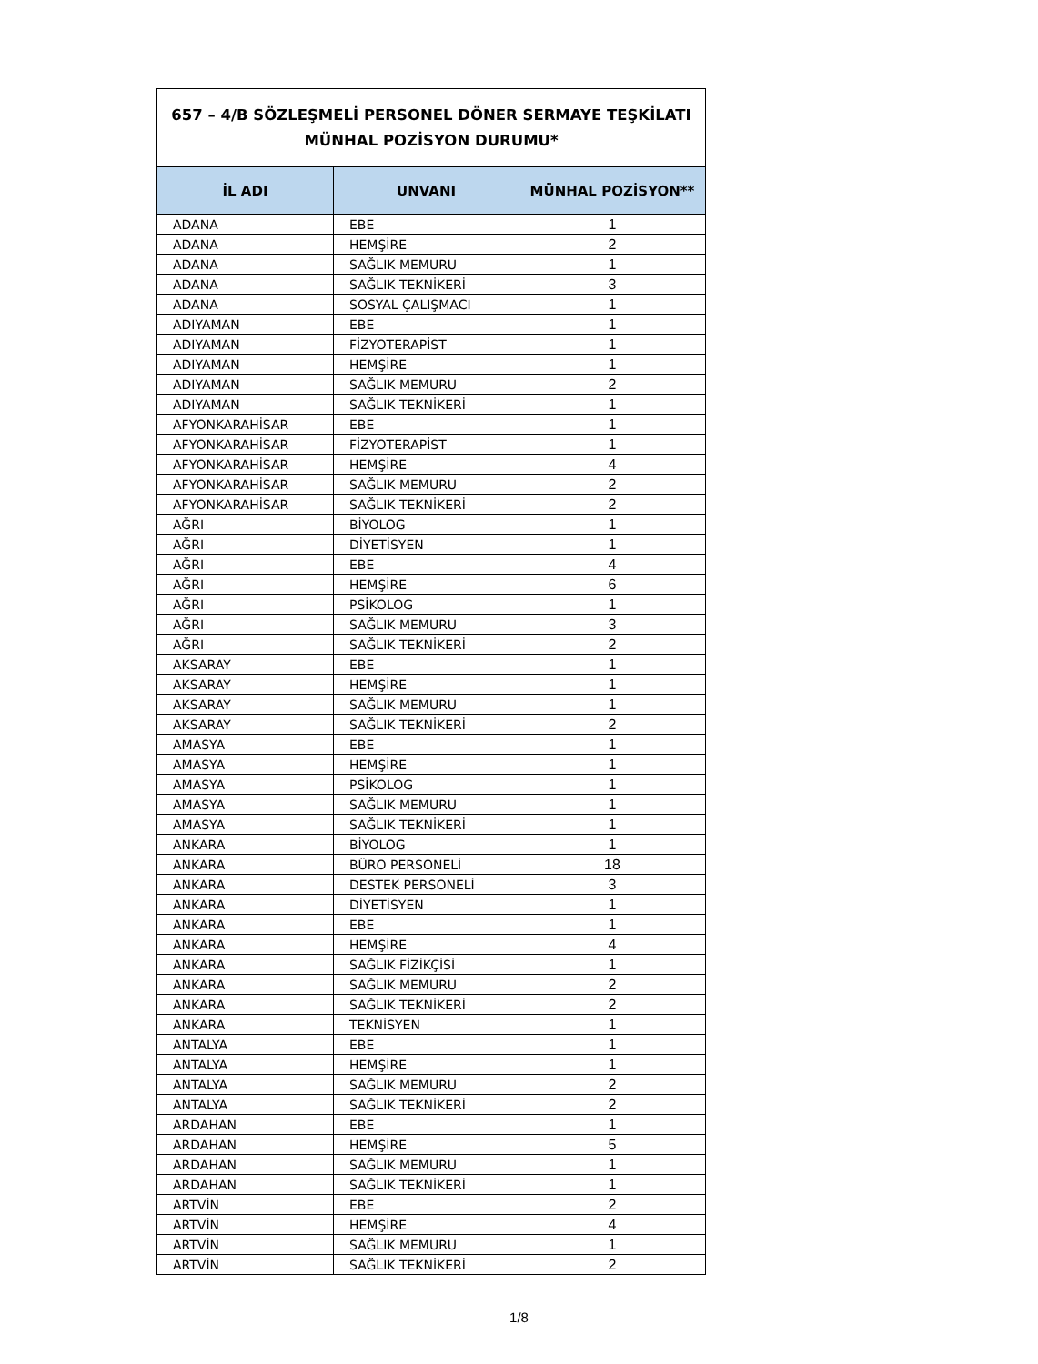| 657 – 4/B SÖZLEŞMELİ PERSONEL DÖNER SERMAYE TEŞKİLATI MÜNHAL POZİSYON DURUMU* | | |
| İL ADI | UNVANI | MÜNHAL POZİSYON** |
| ADANA | EBE | 1 |
| ADANA | HEMŞİRE | 2 |
| ADANA | SAĞLIK MEMURU | 1 |
| ADANA | SAĞLIK TEKNİKERİ | 3 |
| ADANA | SOSYAL ÇALIŞMACI | 1 |
| ADIYAMAN | EBE | 1 |
| ADIYAMAN | FİZYOTERAPİST | 1 |
| ADIYAMAN | HEMŞİRE | 1 |
| ADIYAMAN | SAĞLIK MEMURU | 2 |
| ADIYAMAN | SAĞLIK TEKNİKERİ | 1 |
| AFYONKARAHİSAR | EBE | 1 |
| AFYONKARAHİSAR | FİZYOTERAPİST | 1 |
| AFYONKARAHİSAR | HEMŞİRE | 4 |
| AFYONKARAHİSAR | SAĞLIK MEMURU | 2 |
| AFYONKARAHİSAR | SAĞLIK TEKNİKERİ | 2 |
| AĞRI | BİYOLOG | 1 |
| AĞRI | DİYETİSYEN | 1 |
| AĞRI | EBE | 4 |
| AĞRI | HEMŞİRE | 6 |
| AĞRI | PSİKOLOG | 1 |
| AĞRI | SAĞLIK MEMURU | 3 |
| AĞRI | SAĞLIK TEKNİKERİ | 2 |
| AKSARAY | EBE | 1 |
| AKSARAY | HEMŞİRE | 1 |
| AKSARAY | SAĞLIK MEMURU | 1 |
| AKSARAY | SAĞLIK TEKNİKERİ | 2 |
| AMASYA | EBE | 1 |
| AMASYA | HEMŞİRE | 1 |
| AMASYA | PSİKOLOG | 1 |
| AMASYA | SAĞLIK MEMURU | 1 |
| AMASYA | SAĞLIK TEKNİKERİ | 1 |
| ANKARA | BİYOLOG | 1 |
| ANKARA | BÜRO PERSONELİ | 18 |
| ANKARA | DESTEK PERSONELİ | 3 |
| ANKARA | DİYETİSYEN | 1 |
| ANKARA | EBE | 1 |
| ANKARA | HEMŞİRE | 4 |
| ANKARA | SAĞLIK FİZİKÇİSİ | 1 |
| ANKARA | SAĞLIK MEMURU | 2 |
| ANKARA | SAĞLIK TEKNİKERİ | 2 |
| ANKARA | TEKNİSYEN | 1 |
| ANTALYA | EBE | 1 |
| ANTALYA | HEMŞİRE | 1 |
| ANTALYA | SAĞLIK MEMURU | 2 |
| ANTALYA | SAĞLIK TEKNİKERİ | 2 |
| ARDAHAN | EBE | 1 |
| ARDAHAN | HEMŞİRE | 5 |
| ARDAHAN | SAĞLIK MEMURU | 1 |
| ARDAHAN | SAĞLIK TEKNİKERİ | 1 |
| ARTVİN | EBE | 2 |
| ARTVİN | HEMŞİRE | 4 |
| ARTVİN | SAĞLIK MEMURU | 1 |
| ARTVİN | SAĞLIK TEKNİKERİ | 2 |
1/8